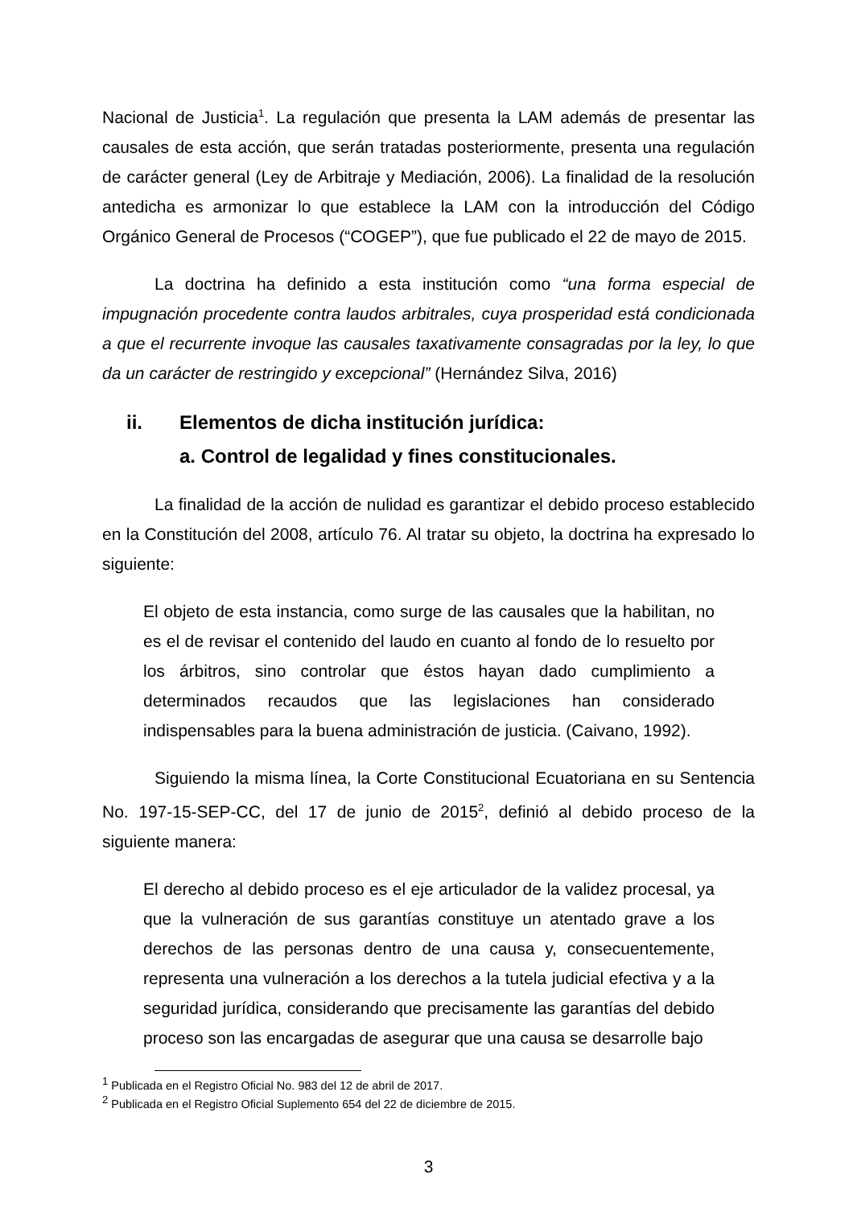Nacional de Justicia<sup>1</sup>. La regulación que presenta la LAM además de presentar las causales de esta acción, que serán tratadas posteriormente, presenta una regulación de carácter general (Ley de Arbitraje y Mediación, 2006). La finalidad de la resolución antedicha es armonizar lo que establece la LAM con la introducción del Código Orgánico General de Procesos (“COGEP”), que fue publicado el 22 de mayo de 2015.
La doctrina ha definido a esta institución como “una forma especial de impugnación procedente contra laudos arbitrales, cuya prosperidad está condicionada a que el recurrente invoque las causales taxativamente consagradas por la ley, lo que da un carácter de restringido y excepcional” (Hernández Silva, 2016)
ii. Elementos de dicha institución jurídica:
a. Control de legalidad y fines constitucionales.
La finalidad de la acción de nulidad es garantizar el debido proceso establecido en la Constitución del 2008, artículo 76. Al tratar su objeto, la doctrina ha expresado lo siguiente:
El objeto de esta instancia, como surge de las causales que la habilitan, no es el de revisar el contenido del laudo en cuanto al fondo de lo resuelto por los árbitros, sino controlar que éstos hayan dado cumplimiento a determinados recaudos que las legislaciones han considerado indispensables para la buena administración de justicia. (Caivano, 1992).
Siguiendo la misma línea, la Corte Constitucional Ecuatoriana en su Sentencia No. 197-15-SEP-CC, del 17 de junio de 2015<sup>2</sup>, definió al debido proceso de la siguiente manera:
El derecho al debido proceso es el eje articulador de la validez procesal, ya que la vulneración de sus garantías constituye un atentado grave a los derechos de las personas dentro de una causa y, consecuentemente, representa una vulneración a los derechos a la tutela judicial efectiva y a la seguridad jurídica, considerando que precisamente las garantías del debido proceso son las encargadas de asegurar que una causa se desarrolle bajo
<sup>1</sup> Publicada en el Registro Oficial No. 983 del 12 de abril de 2017.
<sup>2</sup> Publicada en el Registro Oficial Suplemento 654 del 22 de diciembre de 2015.
3